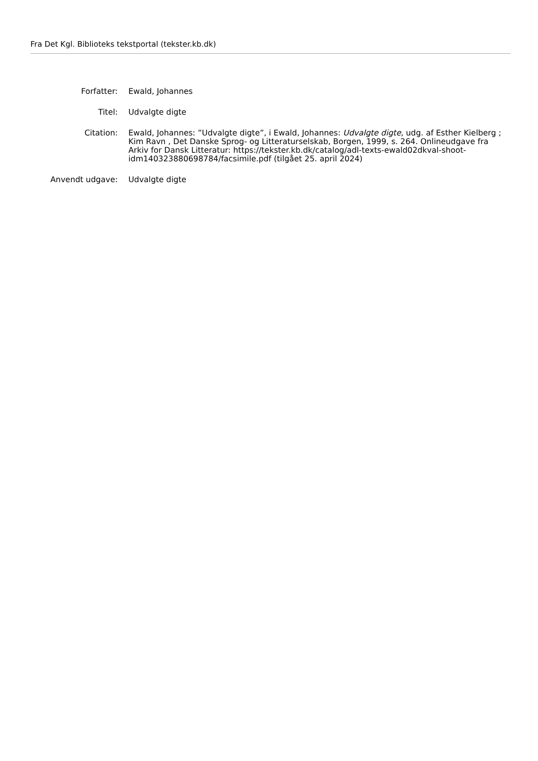Fra Det Kgl. Biblioteks tekstportal (tekster.kb.dk)
| Forfatter: | Ewald, Johannes |
| Titel: | Udvalgte digte |
| Citation: | Ewald, Johannes: ”Udvalgte digte”, i Ewald, Johannes: Udvalgte digte , udg. af Esther Kielberg ; Kim Ravn , Det Danske Sprog- og Litteraturselskab, Borgen, 1999, s. 264. Onlineudgave fra Arkiv for Dansk Litteratur: https://tekster.kb.dk/catalog/adl-texts-ewald02dkval-shoot-idm140323880698784/facsimile.pdf (tilgået 25. april 2024) |
| Anvendt udgave: | Udvalgte digte |